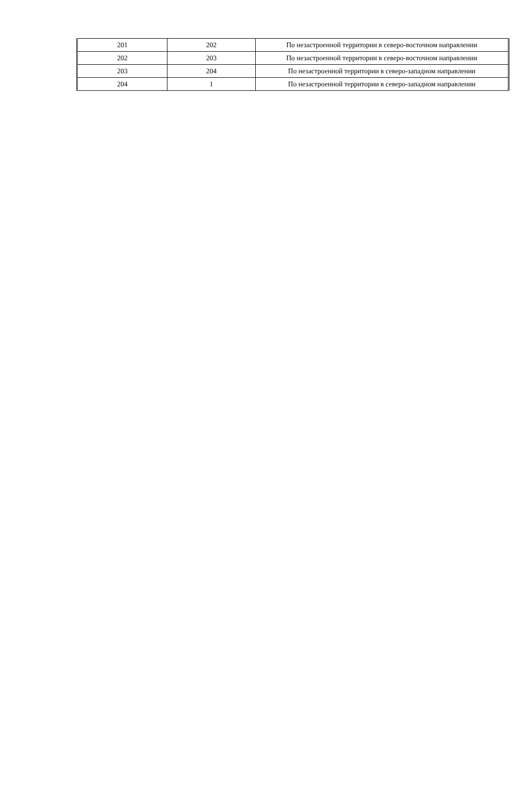| 201 | 202 | По незастроенной территории в северо-восточном направлении |
| 202 | 203 | По незастроенной территории в северо-восточном направлении |
| 203 | 204 | По незастроенной территории в северо-западном направлении |
| 204 | 1 | По незастроенной территории в северо-западном направлении |